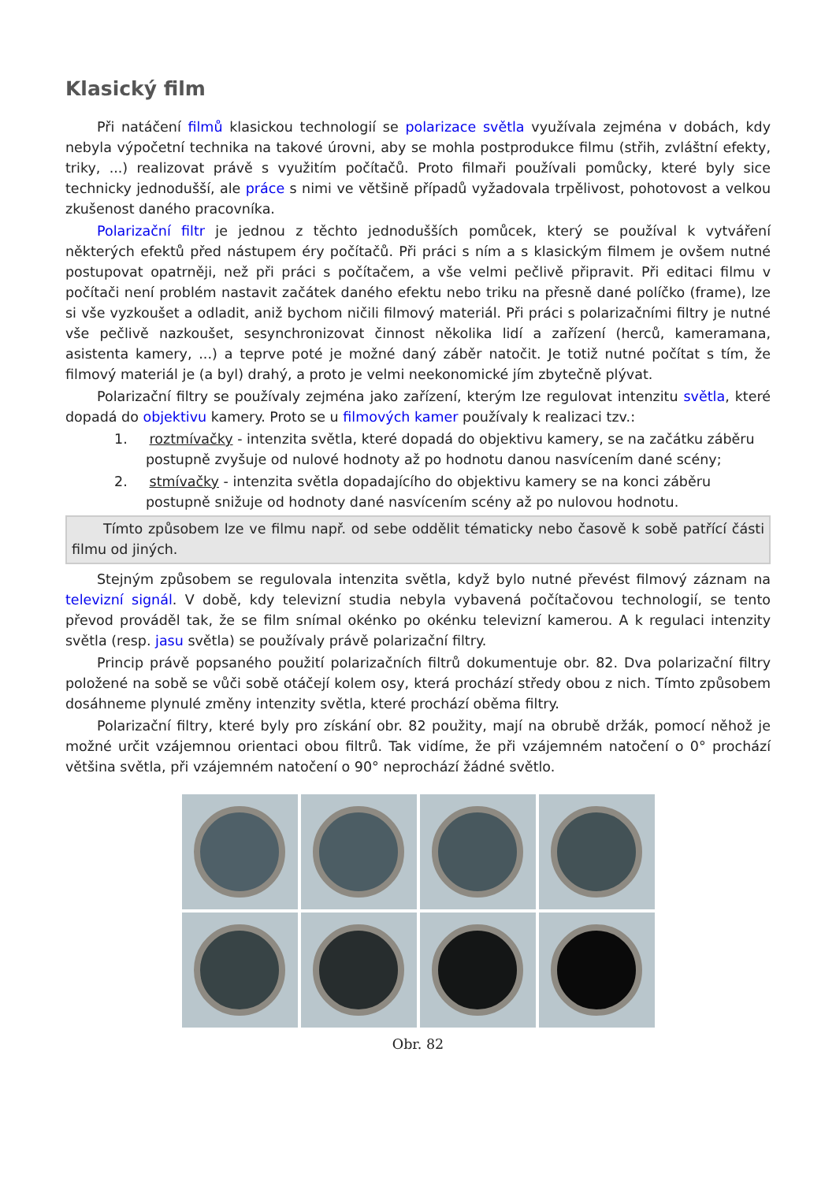Klasický film
Při natáčení filmů klasickou technologií se polarizace světla využívala zejména v dobách, kdy nebyla výpočetní technika na takové úrovni, aby se mohla postprodukce filmu (střih, zvláštní efekty, triky, ...) realizovat právě s využitím počítačů. Proto filmaři používali pomůcky, které byly sice technicky jednodušší, ale práce s nimi ve většině případů vyžadovala trpělivost, pohotovost a velkou zkušenost daného pracovníka.
Polarizační filtr je jednou z těchto jednodušších pomůcek, který se používal k vytváření některých efektů před nástupem éry počítačů. Při práci s ním a s klasickým filmem je ovšem nutné postupovat opatrněji, než při práci s počítačem, a vše velmi pečlivě připravit. Při editaci filmu v počítači není problém nastavit začátek daného efektu nebo triku na přesně dané políčko (frame), lze si vše vyzkoušet a odladit, aniž bychom ničili filmový materiál. Při práci s polarizačními filtry je nutné vše pečlivě nazkoušet, sesynchronizovat činnost několika lidí a zařízení (herců, kameramana, asistenta kamery, ...) a teprve poté je možné daný záběr natočit. Je totiž nutné počítat s tím, že filmový materiál je (a byl) drahý, a proto je velmi neekonomické jím zbytečně plývat.
Polarizační filtry se používaly zejména jako zařízení, kterým lze regulovat intenzitu světla, které dopadá do objektivu kamery. Proto se u filmových kamer používaly k realizaci tzv.:
1. roztmívačky - intenzita světla, které dopadá do objektivu kamery, se na začátku záběru postupně zvyšuje od nulové hodnoty až po hodnotu danou nasvícením dané scény;
2. stmívačky - intenzita světla dopadajícího do objektivu kamery se na konci záběru postupně snižuje od hodnoty dané nasvícením scény až po nulovou hodnotu.
Tímto způsobem lze ve filmu např. od sebe oddělit tématicky nebo časově k sobě patřící části filmu od jiných.
Stejným způsobem se regulovala intenzita světla, když bylo nutné převést filmový záznam na televizní signál. V době, kdy televizní studia nebyla vybavená počítačovou technologií, se tento převod prováděl tak, že se film snímal okénko po okénku televizní kamerou. A k regulaci intenzity světla (resp. jasu světla) se používaly právě polarizační filtry.
Princip právě popsaného použití polarizačních filtrů dokumentuje obr. 82. Dva polarizační filtry položené na sobě se vůči sobě otáčejí kolem osy, která prochází středy obou z nich. Tímto způsobem dosáhneme plynulé změny intenzity světla, které prochází oběma filtry.
Polarizační filtry, které byly pro získání obr. 82 použity, mají na obrubě držák, pomocí něhož je možné určit vzájemnou orientaci obou filtrů. Tak vidíme, že při vzájemném natočení o 0° prochází většina světla, při vzájemném natočení o 90° neprochází žádné světlo.
Obr. 82